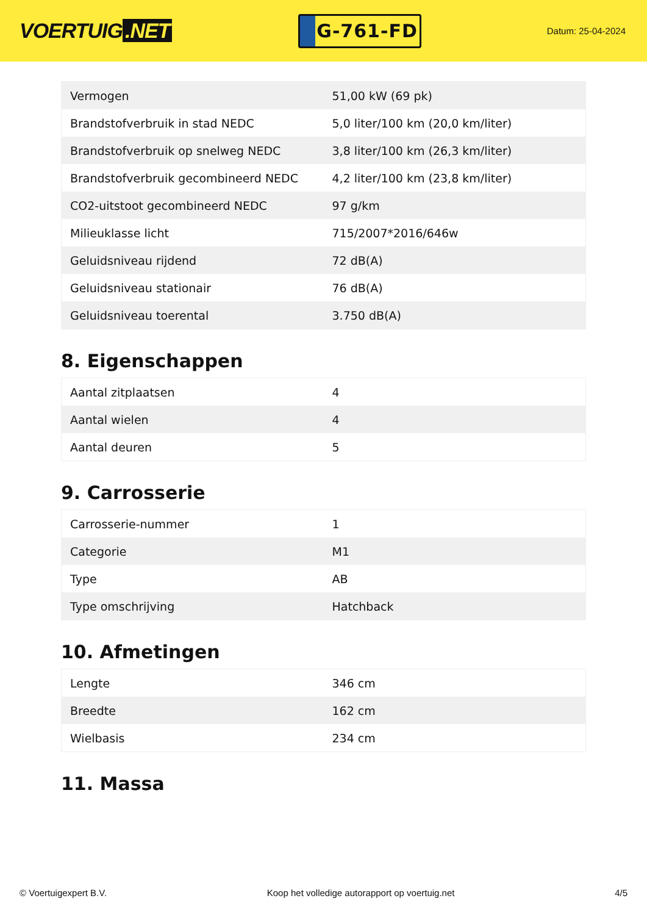VOERTUIG.NET
G-761-FD
Datum: 25-04-2024
| Vermogen | 51,00 kW (69 pk) |
| Brandstofverbruik in stad NEDC | 5,0 liter/100 km (20,0 km/liter) |
| Brandstofverbruik op snelweg NEDC | 3,8 liter/100 km (26,3 km/liter) |
| Brandstofverbruik gecombineerd NEDC | 4,2 liter/100 km (23,8 km/liter) |
| CO2-uitstoot gecombineerd NEDC | 97 g/km |
| Milieuklasse licht | 715/2007*2016/646w |
| Geluidsniveau rijdend | 72 dB(A) |
| Geluidsniveau stationair | 76 dB(A) |
| Geluidsniveau toerental | 3.750 dB(A) |
8. Eigenschappen
| Aantal zitplaatsen | 4 |
| Aantal wielen | 4 |
| Aantal deuren | 5 |
9. Carrosserie
| Carrosserie-nummer | 1 |
| Categorie | M1 |
| Type | AB |
| Type omschrijving | Hatchback |
10. Afmetingen
| Lengte | 346 cm |
| Breedte | 162 cm |
| Wielbasis | 234 cm |
11. Massa
© Voertuigexpert B.V. Koop het volledige autorapport op voertuig.net 4/5